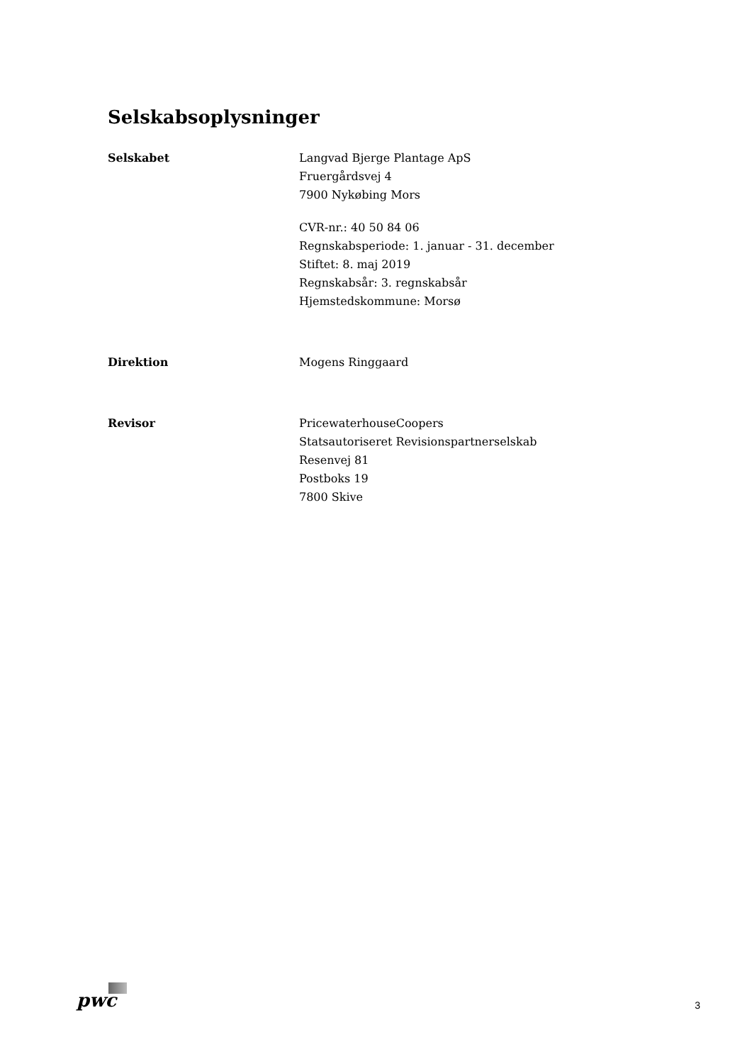Selskabsoplysninger
Selskabet Langvad Bjerge Plantage ApS
Fruergårdsvej 4
7900 Nykøbing Mors
CVR-nr.: 40 50 84 06
Regnskabsperiode: 1. januar - 31. december
Stiftet: 8. maj 2019
Regnskabsår: 3. regnskabsår
Hjemstedskommune: Morsø
Direktion Mogens Ringgaard
Revisor PricewaterhouseCoopers
Statsautoriseret Revisionspartnerselskab
Resenvej 81
Postboks 19
7800 Skive
pwc
3